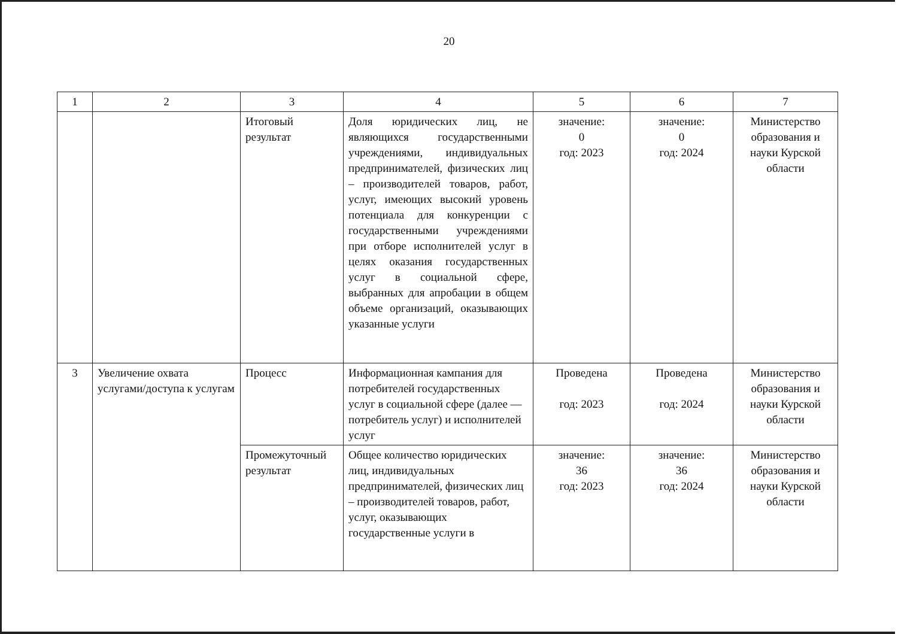20
| 1 | 2 | 3 | 4 | 5 | 6 | 7 |
| | | Итоговый результат | Доля юридических лиц, не являющихся государственными учреждениями, индивидуальных предпринимателей, физических лиц – производителей товаров, работ, услуг, имеющих высокий уровень потенциала для конкуренции с государственными учреждениями при отборе исполнителей услуг в целях оказания государственных услуг в социальной сфере, выбранных для апробации в общем объеме организаций, оказывающих указанные услуги | значение: 0 год: 2023 | значение: 0 год: 2024 | Министерство образования и науки Курской области |
| 3 | Увеличение охвата услугами/доступа к услугам | Процесс | Информационная кампания для потребителей государственных услуг в социальной сфере (далее — потребитель услуг) и исполнителей услуг | Проведена год: 2023 | Проведена год: 2024 | Министерство образования и науки Курской области |
| | | Промежуточный результат | Общее количество юридических лиц, индивидуальных предпринимателей, физических лиц – производителей товаров, работ, услуг, оказывающих государственные услуги в | значение: 36 год: 2023 | значение: 36 год: 2024 | Министерство образования и науки Курской области |